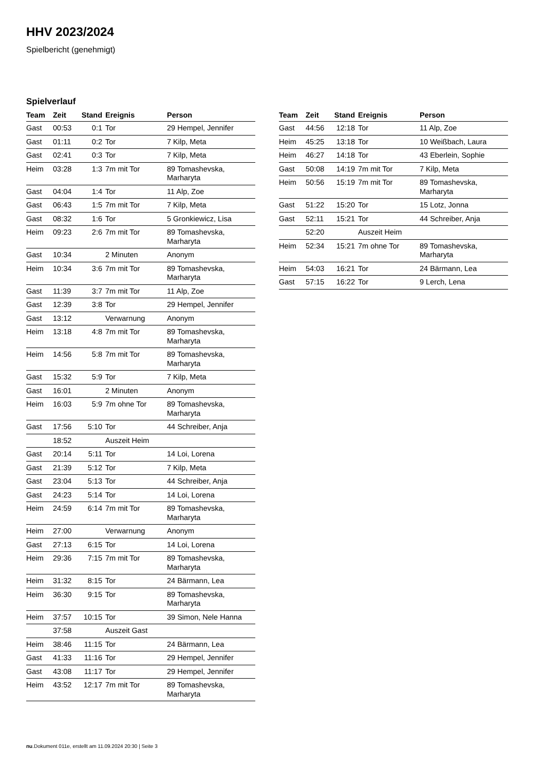HHV 2023/2024
Spielbericht (genehmigt)
Spielverlauf
| Team | Zeit | Stand | Ereignis | Person |
| --- | --- | --- | --- | --- |
| Gast | 00:53 | 0:1 | Tor | 29 Hempel, Jennifer |
| Gast | 01:11 | 0:2 | Tor | 7 Kilp, Meta |
| Gast | 02:41 | 0:3 | Tor | 7 Kilp, Meta |
| Heim | 03:28 | 1:3 | 7m mit Tor | 89 Tomashevska, Marharyta |
| Gast | 04:04 | 1:4 | Tor | 11 Alp, Zoe |
| Gast | 06:43 | 1:5 | 7m mit Tor | 7 Kilp, Meta |
| Gast | 08:32 | 1:6 | Tor | 5 Gronkiewicz, Lisa |
| Heim | 09:23 | 2:6 | 7m mit Tor | 89 Tomashevska, Marharyta |
| Gast | 10:34 | | 2 Minuten | Anonym |
| Heim | 10:34 | 3:6 | 7m mit Tor | 89 Tomashevska, Marharyta |
| Gast | 11:39 | 3:7 | 7m mit Tor | 11 Alp, Zoe |
| Gast | 12:39 | 3:8 | Tor | 29 Hempel, Jennifer |
| Gast | 13:12 | | Verwarnung | Anonym |
| Heim | 13:18 | 4:8 | 7m mit Tor | 89 Tomashevska, Marharyta |
| Heim | 14:56 | 5:8 | 7m mit Tor | 89 Tomashevska, Marharyta |
| Gast | 15:32 | 5:9 | Tor | 7 Kilp, Meta |
| Gast | 16:01 | | 2 Minuten | Anonym |
| Heim | 16:03 | 5:9 | 7m ohne Tor | 89 Tomashevska, Marharyta |
| Gast | 17:56 | 5:10 | Tor | 44 Schreiber, Anja |
| | 18:52 | | Auszeit Heim | |
| Gast | 20:14 | 5:11 | Tor | 14 Loi, Lorena |
| Gast | 21:39 | 5:12 | Tor | 7 Kilp, Meta |
| Gast | 23:04 | 5:13 | Tor | 44 Schreiber, Anja |
| Gast | 24:23 | 5:14 | Tor | 14 Loi, Lorena |
| Heim | 24:59 | 6:14 | 7m mit Tor | 89 Tomashevska, Marharyta |
| Heim | 27:00 | | Verwarnung | Anonym |
| Gast | 27:13 | 6:15 | Tor | 14 Loi, Lorena |
| Heim | 29:36 | 7:15 | 7m mit Tor | 89 Tomashevska, Marharyta |
| Heim | 31:32 | 8:15 | Tor | 24 Bärmann, Lea |
| Heim | 36:30 | 9:15 | Tor | 89 Tomashevska, Marharyta |
| Heim | 37:57 | 10:15 | Tor | 39 Simon, Nele Hanna |
| | 37:58 | | Auszeit Gast | |
| Heim | 38:46 | 11:15 | Tor | 24 Bärmann, Lea |
| Gast | 41:33 | 11:16 | Tor | 29 Hempel, Jennifer |
| Gast | 43:08 | 11:17 | Tor | 29 Hempel, Jennifer |
| Heim | 43:52 | 12:17 | 7m mit Tor | 89 Tomashevska, Marharyta |
| Team | Zeit | Stand | Ereignis | Person |
| --- | --- | --- | --- | --- |
| Gast | 44:56 | 12:18 | Tor | 11 Alp, Zoe |
| Heim | 45:25 | 13:18 | Tor | 10 Weißbach, Laura |
| Heim | 46:27 | 14:18 | Tor | 43 Eberlein, Sophie |
| Gast | 50:08 | 14:19 | 7m mit Tor | 7 Kilp, Meta |
| Heim | 50:56 | 15:19 | 7m mit Tor | 89 Tomashevska, Marharyta |
| Gast | 51:22 | 15:20 | Tor | 15 Lotz, Jonna |
| Gast | 52:11 | 15:21 | Tor | 44 Schreiber, Anja |
| | 52:20 | | Auszeit Heim | |
| Heim | 52:34 | 15:21 | 7m ohne Tor | 89 Tomashevska, Marharyta |
| Heim | 54:03 | 16:21 | Tor | 24 Bärmann, Lea |
| Gast | 57:15 | 16:22 | Tor | 9 Lerch, Lena |
nu.Dokument 011e, erstellt am 11.09.2024 20:30 | Seite 3